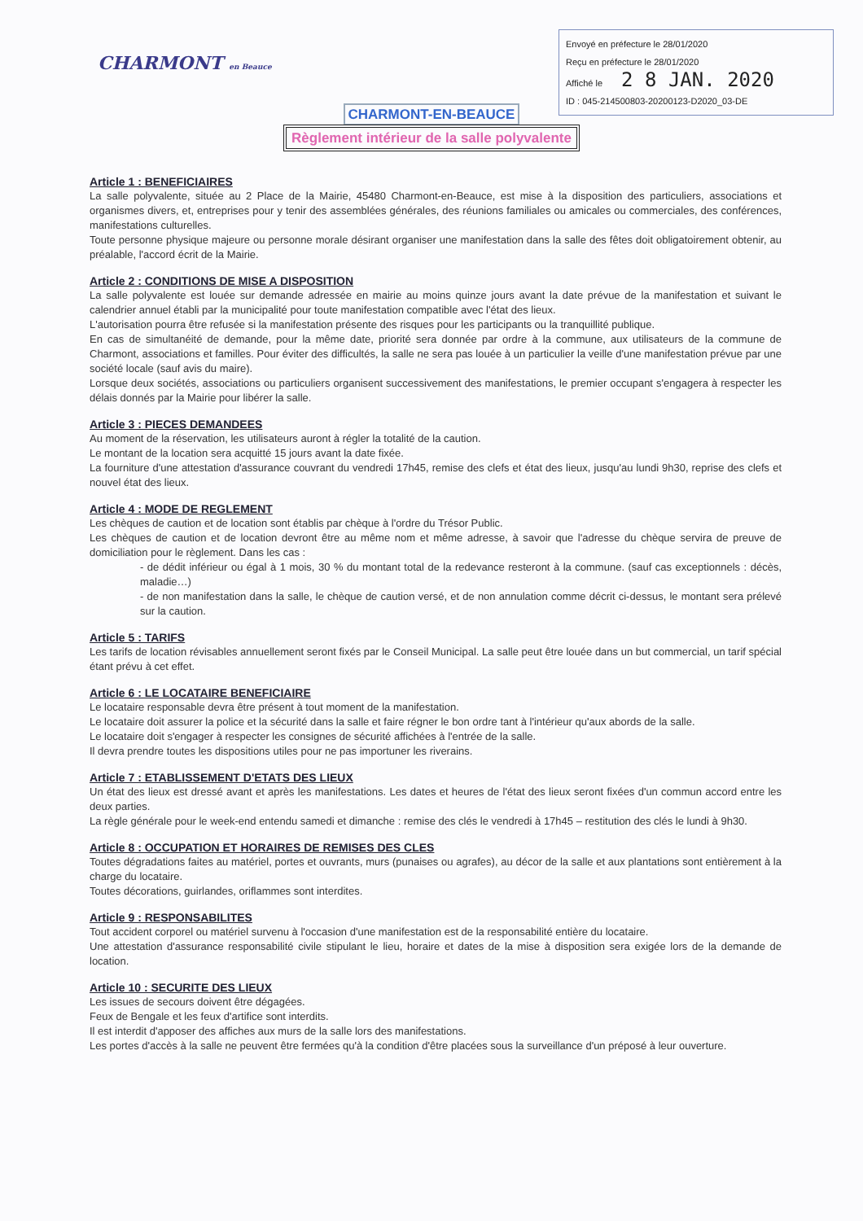CHARMONT en Beauce
Envoyé en préfecture le 28/01/2020
Reçu en préfecture le 28/01/2020
Affiché le 2 8 JAN. 2020
ID : 045-214500803-20200123-D2020_03-DE
CHARMONT-EN-BEAUCE
Règlement intérieur de la salle polyvalente
Article 1 : BENEFICIAIRES
La salle polyvalente, située au 2 Place de la Mairie, 45480 Charmont-en-Beauce, est mise à la disposition des particuliers, associations et organismes divers, et, entreprises pour y tenir des assemblées générales, des réunions familiales ou amicales ou commerciales, des conférences, manifestations culturelles.
Toute personne physique majeure ou personne morale désirant organiser une manifestation dans la salle des fêtes doit obligatoirement obtenir, au préalable, l'accord écrit de la Mairie.
Article 2 : CONDITIONS DE MISE A DISPOSITION
La salle polyvalente est louée sur demande adressée en mairie au moins quinze jours avant la date prévue de la manifestation et suivant le calendrier annuel établi par la municipalité pour toute manifestation compatible avec l'état des lieux.
L'autorisation pourra être refusée si la manifestation présente des risques pour les participants ou la tranquillité publique.
En cas de simultanéité de demande, pour la même date, priorité sera donnée par ordre à la commune, aux utilisateurs de la commune de Charmont, associations et familles. Pour éviter des difficultés, la salle ne sera pas louée à un particulier la veille d'une manifestation prévue par une société locale (sauf avis du maire).
Lorsque deux sociétés, associations ou particuliers organisent successivement des manifestations, le premier occupant s'engagera à respecter les délais donnés par la Mairie pour libérer la salle.
Article 3 : PIECES DEMANDEES
Au moment de la réservation, les utilisateurs auront à régler la totalité de la caution.
Le montant de la location sera acquitté 15 jours avant la date fixée.
La fourniture d'une attestation d'assurance couvrant du vendredi 17h45, remise des clefs et état des lieux, jusqu'au lundi 9h30, reprise des clefs et nouvel état des lieux.
Article 4 : MODE DE REGLEMENT
Les chèques de caution et de location sont établis par chèque à l'ordre du Trésor Public.
Les chèques de caution et de location devront être au même nom et même adresse, à savoir que l'adresse du chèque servira de preuve de domiciliation pour le règlement. Dans les cas :
- de dédit inférieur ou égal à 1 mois, 30 % du montant total de la redevance resteront à la commune. (sauf cas exceptionnels : décès, maladie…)
- de non manifestation dans la salle, le chèque de caution versé, et de non annulation comme décrit ci-dessus, le montant sera prélevé sur la caution.
Article 5 : TARIFS
Les tarifs de location révisables annuellement seront fixés par le Conseil Municipal. La salle peut être louée dans un but commercial, un tarif spécial étant prévu à cet effet.
Article 6 : LE LOCATAIRE BENEFICIAIRE
Le locataire responsable devra être présent à tout moment de la manifestation.
Le locataire doit assurer la police et la sécurité dans la salle et faire régner le bon ordre tant à l'intérieur qu'aux abords de la salle.
Le locataire doit s'engager à respecter les consignes de sécurité affichées à l'entrée de la salle.
Il devra prendre toutes les dispositions utiles pour ne pas importuner les riverains.
Article 7 : ETABLISSEMENT D'ETATS DES LIEUX
Un état des lieux est dressé avant et après les manifestations. Les dates et heures de l'état des lieux seront fixées d'un commun accord entre les deux parties.
La règle générale pour le week-end entendu samedi et dimanche : remise des clés le vendredi à 17h45 – restitution des clés le lundi à 9h30.
Article 8 : OCCUPATION ET HORAIRES DE REMISES DES CLES
Toutes dégradations faites au matériel, portes et ouvrants, murs (punaises ou agrafes), au décor de la salle et aux plantations sont entièrement à la charge du locataire.
Toutes décorations, guirlandes, oriflammes sont interdites.
Article 9 : RESPONSABILITES
Tout accident corporel ou matériel survenu à l'occasion d'une manifestation est de la responsabilité entière du locataire.
Une attestation d'assurance responsabilité civile stipulant le lieu, horaire et dates de la mise à disposition sera exigée lors de la demande de location.
Article 10 : SECURITE DES LIEUX
Les issues de secours doivent être dégagées.
Feux de Bengale et les feux d'artifice sont interdits.
Il est interdit d'apposer des affiches aux murs de la salle lors des manifestations.
Les portes d'accès à la salle ne peuvent être fermées qu'à la condition d'être placées sous la surveillance d'un préposé à leur ouverture.